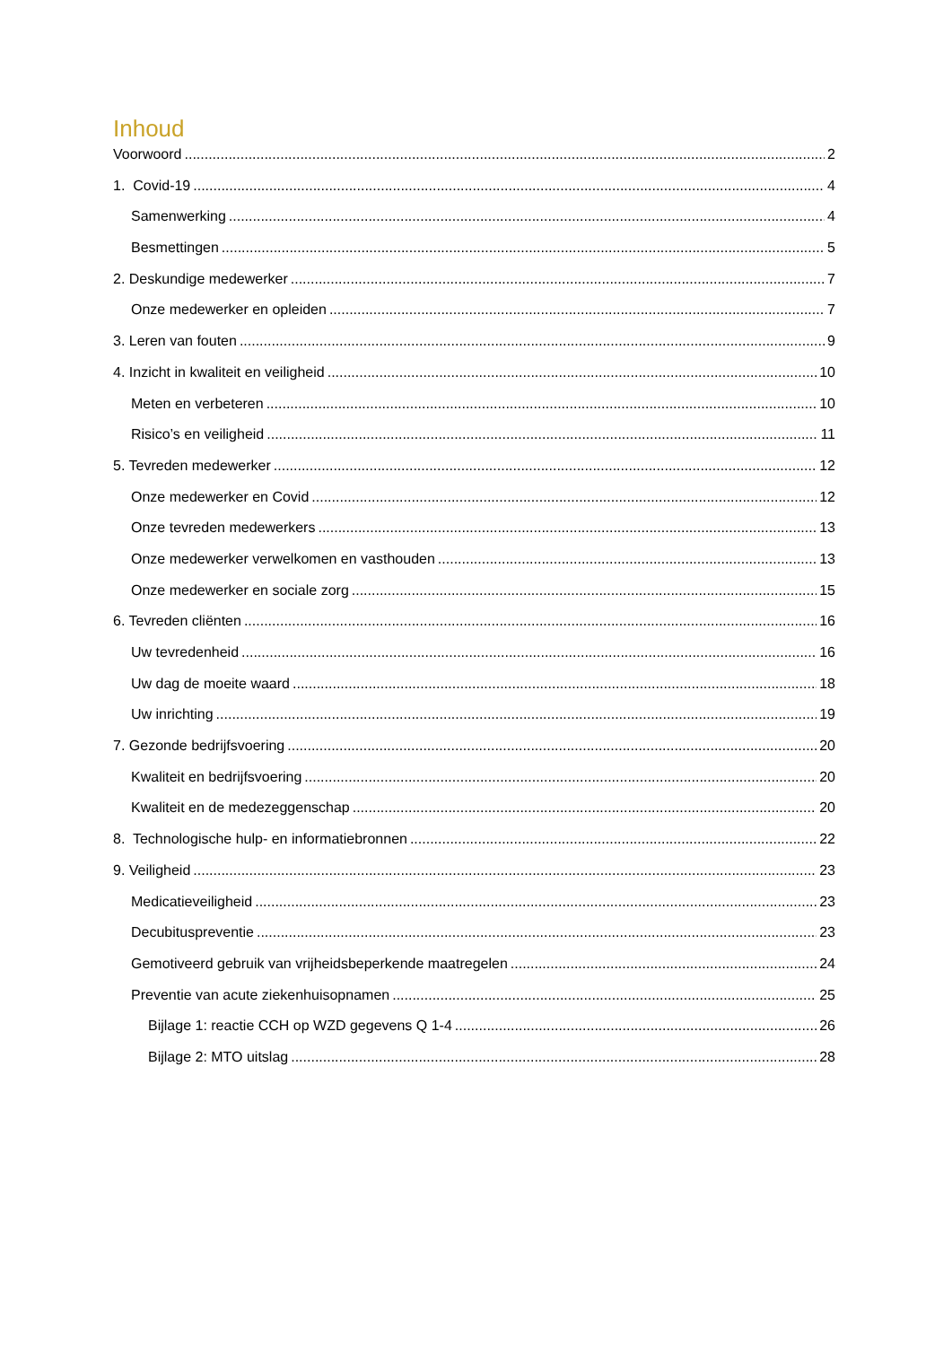Inhoud
Voorwoord 2
1. Covid-19 4
Samenwerking 4
Besmettingen 5
2. Deskundige medewerker 7
Onze medewerker en opleiden 7
3. Leren van fouten 9
4. Inzicht in kwaliteit en veiligheid 10
Meten en verbeteren 10
Risico’s en veiligheid 11
5. Tevreden medewerker 12
Onze medewerker en Covid 12
Onze tevreden medewerkers 13
Onze medewerker verwelkomen en vasthouden 13
Onze medewerker en sociale zorg 15
6. Tevreden cliënten 16
Uw tevredenheid 16
Uw dag de moeite waard 18
Uw inrichting 19
7. Gezonde bedrijfsvoering 20
Kwaliteit en bedrijfsvoering 20
Kwaliteit en de medezeggenschap 20
8. Technologische hulp- en informatiebronnen 22
9. Veiligheid 23
Medicatieveiligheid 23
Decubituspreventie 23
Gemotiveerd gebruik van vrijheidsbeperkende maatregelen 24
Preventie van acute ziekenhuisopnamen 25
Bijlage 1: reactie CCH op WZD gegevens Q 1-4 26
Bijlage 2: MTO uitslag 28